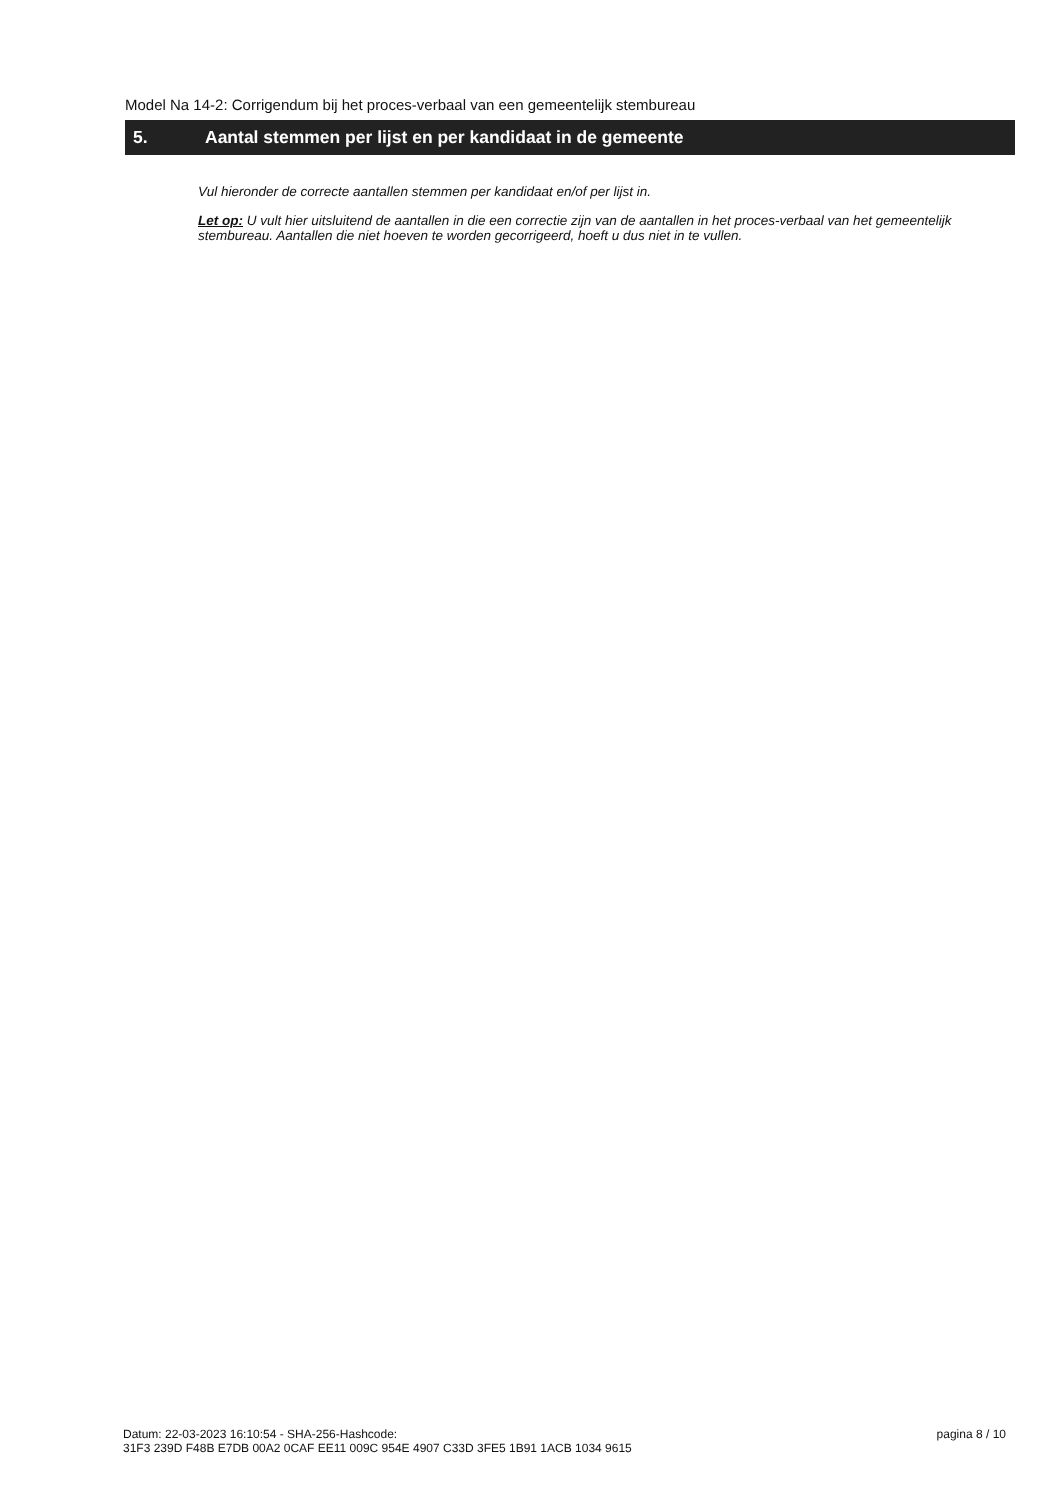Model Na 14-2: Corrigendum bij het proces-verbaal van een gemeentelijk stembureau
5. Aantal stemmen per lijst en per kandidaat in de gemeente
Vul hieronder de correcte aantallen stemmen per kandidaat en/of per lijst in.
Let op: U vult hier uitsluitend de aantallen in die een correctie zijn van de aantallen in het proces-verbaal van het gemeentelijk stembureau. Aantallen die niet hoeven te worden gecorrigeerd, hoeft u dus niet in te vullen.
Datum: 22-03-2023 16:10:54 - SHA-256-Hashcode:
31F3 239D F48B E7DB 00A2 0CAF EE11 009C 954E 4907 C33D 3FE5 1B91 1ACB 1034 9615
pagina 8 / 10